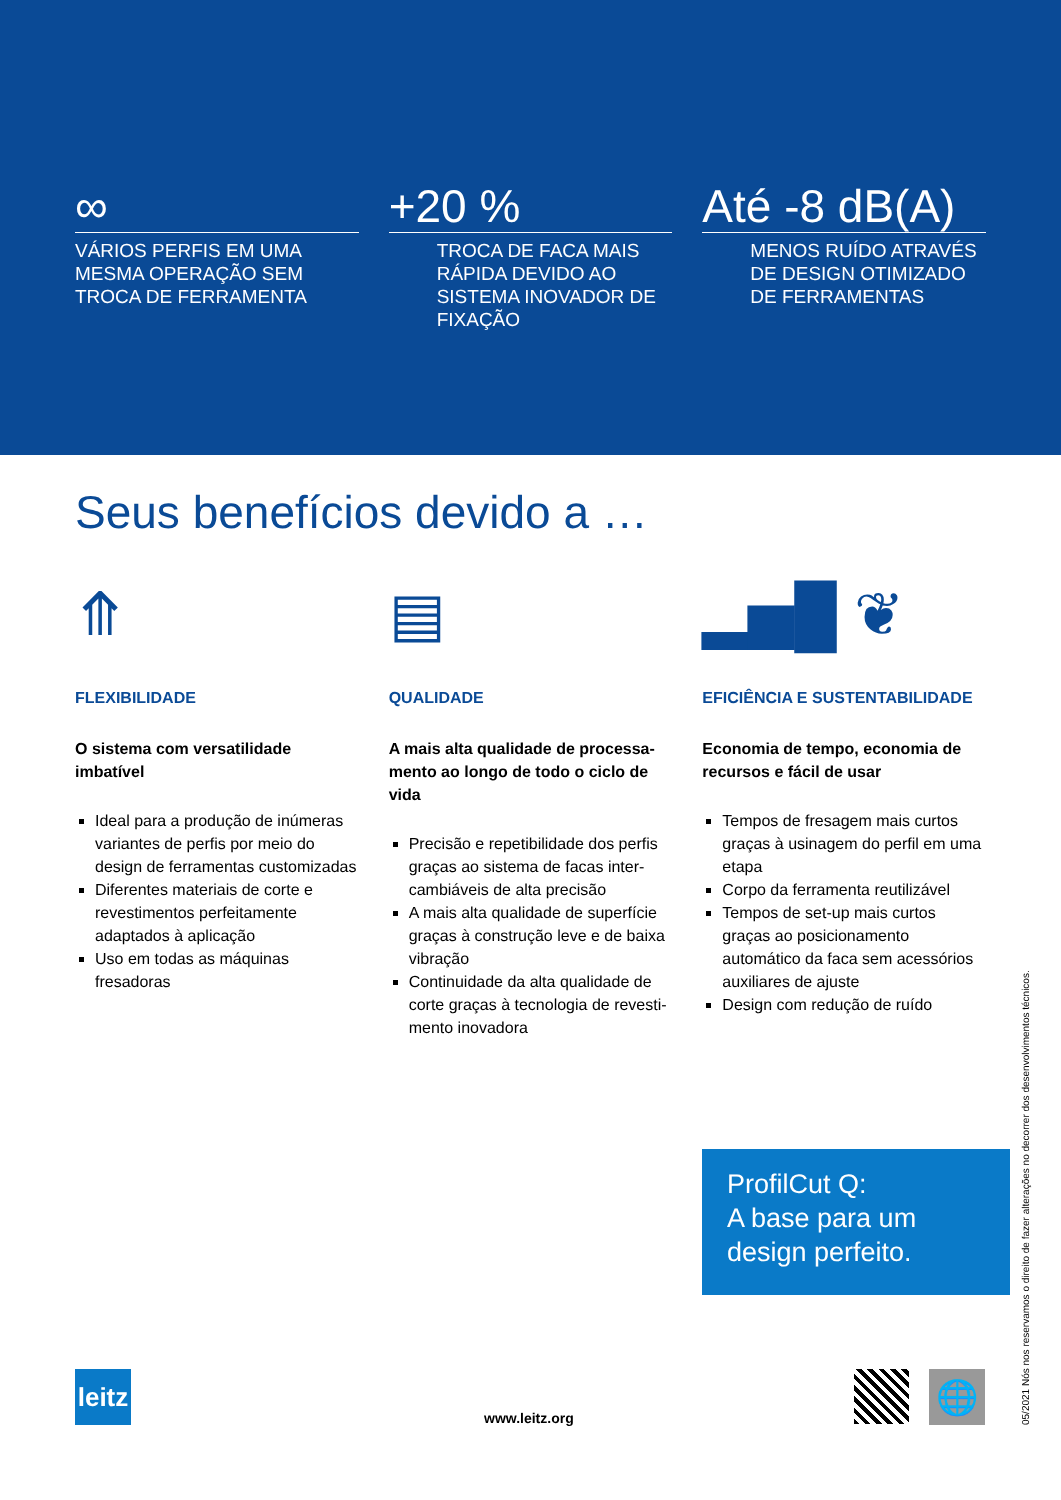∞
VÁRIOS PERFIS EM UMA MESMA OPERAÇÃO SEM TROCA DE FERRAMENTA
+20 %
TROCA DE FACA MAIS RÁPIDA DEVIDO AO SISTEMA INOVADOR DE FIXAÇÃO
Até -8 dB(A)
MENOS RUÍDO ATRAVÉS DE DESIGN OTIMIZADO DE FERRAMENTAS
Seus benefícios devido a …
⤊
FLEXIBILIDADE
O sistema com versatilidade imbatível
Ideal para a produção de inúmeras variantes de perfis por meio do design de ferramentas customizadas
Diferentes materiais de corte e revestimentos perfeitamente adaptados à aplicação
Uso em todas as máquinas fresadoras
▤
QUALIDADE
A mais alta qualidade de processa­mento ao longo de todo o ciclo de vida
Precisão e repetibilidade dos perfis graças ao sistema de facas inter­cambiáveis de alta precisão
A mais alta qualidade de superfície graças à construção leve e de baixa vibração
Continuidade da alta qualidade de corte graças à tecnologia de revesti­mento inovadora
▂▅█ ❦
EFICIÊNCIA E SUSTENTABILIDADE
Economia de tempo, economia de recursos e fácil de usar
Tempos de fresagem mais curtos graças à usinagem do perfil em uma etapa
Corpo da ferramenta reutilizável
Tempos de set-up mais curtos graças ao posicionamento automático da faca sem acessórios auxiliares de ajuste
Design com redução de ruído
ProfilCut Q:
A base para um design perfeito.
leitz
www.leitz.org
🌐
05/2021 Nós nos reservamos o direito de fazer alterações no decorrer dos desenvolvimentos técnicos.